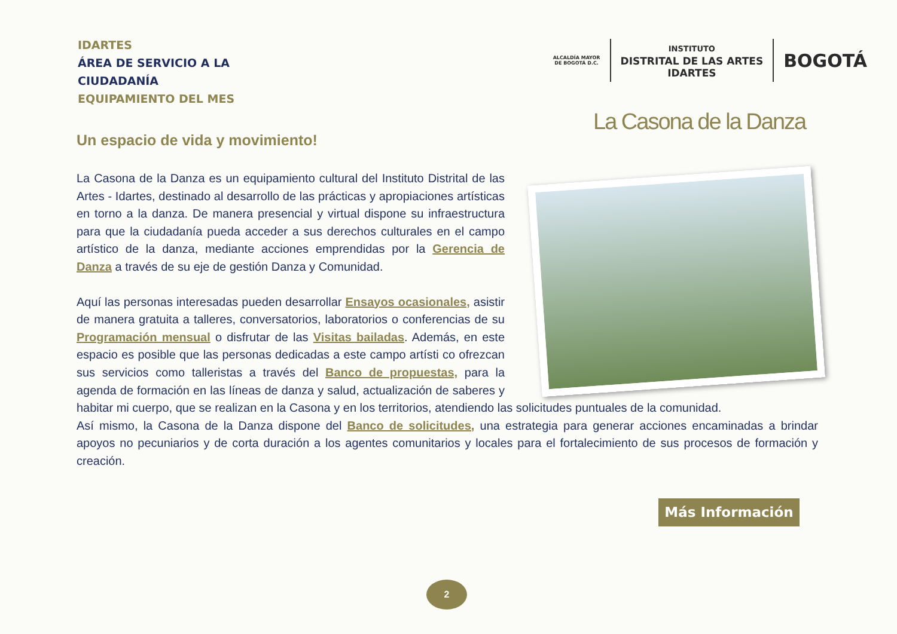IDARTES
ÁREA DE SERVICIO A LA
CIUDADANÍA
EQUIPAMIENTO DEL MES
ALCALDÍA MAYOR
DE BOGOTÁ D.C.
INSTITUTO
DISTRITAL DE LAS ARTES
IDARTES
BOGOTÁ
La Casona de la Danza
Un espacio de vida y movimiento!
La Casona de la Danza es un equipamiento cultural del Instituto Distrital de las Artes - Idartes, destinado al desarrollo de las prácticas y apropiaciones artísticas en torno a la danza. De manera presencial y virtual dispone su infraestructura para que la ciudadanía pueda acceder a sus derechos culturales en el campo artístico de la danza, mediante acciones emprendidas por la Gerencia de Danza a través de su eje de gestión Danza y Comunidad.
Aquí las personas interesadas pueden desarrollar Ensayos ocasionales, asistir de manera gratuita a talleres, conversatorios, laboratorios o conferencias de su Programación mensual o disfrutar de las Visitas bailadas. Además, en este espacio es posible que las personas dedicadas a este campo artísti co ofrezcan sus servicios como talleristas a través del Banco de propuestas, para la agenda de formación en las líneas de danza y salud, actualización de saberes y habitar mi cuerpo, que se realizan en la Casona y en los territorios, atendiendo las solicitudes puntuales de la comunidad.
Así mismo, la Casona de la Danza dispone del Banco de solicitudes, una estrategia para generar acciones encaminadas a brindar apoyos no pecuniarios y de corta duración a los agentes comunitarios y locales para el fortalecimiento de sus procesos de formación y creación.
Más Información
2